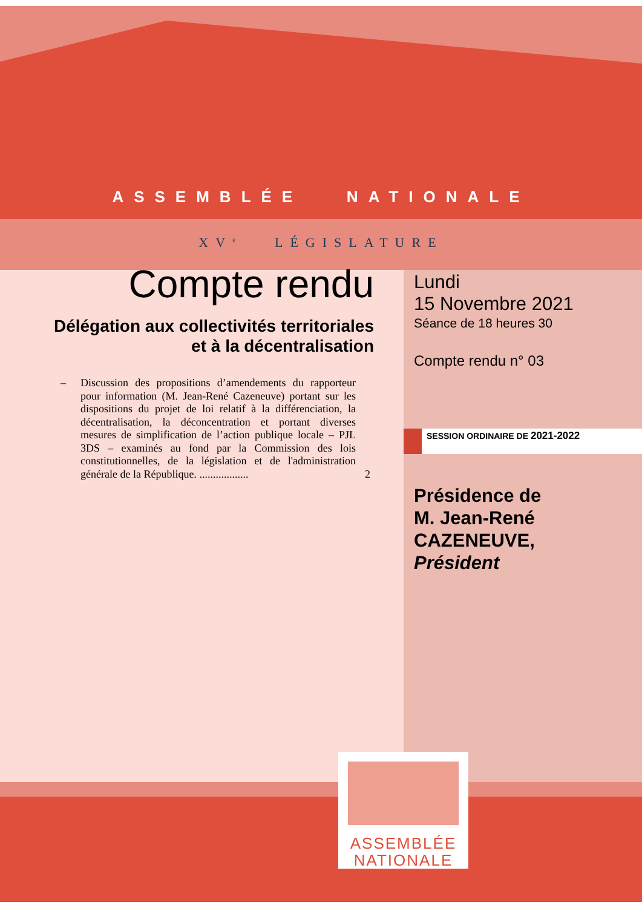ASSEMBLÉE NATIONALE
XV<sup>e</sup> LÉGISLATURE
Compte rendu
Délégation aux collectivités territoriales et à la décentralisation
– Discussion des propositions d’amendements du rapporteur pour information (M. Jean-René Cazeneuve) portant sur les dispositions du projet de loi relatif à la différenciation, la décentralisation, la déconcentration et portant diverses mesures de simplification de l’action publique locale – PJL 3DS – examinés au fond par la Commission des lois constitutionnelles, de la législation et de l'administration générale de la République. .................. 2
Lundi
15 Novembre 2021
Séance de 18 heures 30
Compte rendu n° 03
SESSION ORDINAIRE DE 2021-2022
Présidence de
M. Jean-René
CAZENEUVE,
Président
ASSEMBLÉE
NATIONALE